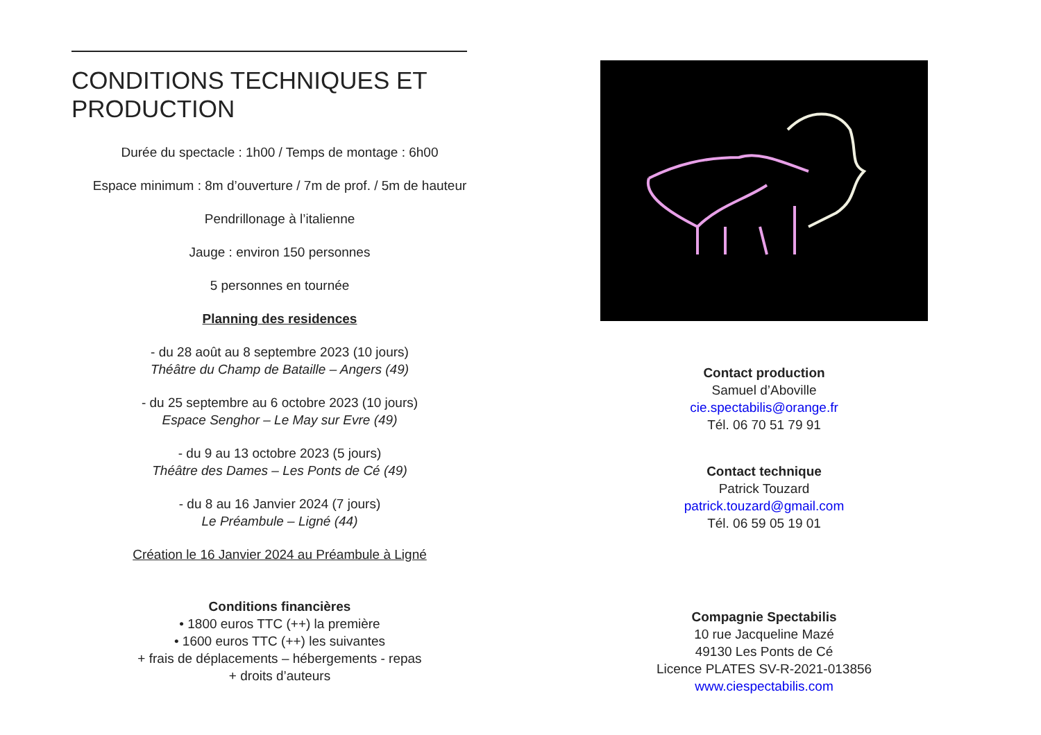CONDITIONS TECHNIQUES ET PRODUCTION
Durée du spectacle : 1h00 / Temps de montage : 6h00
Espace minimum : 8m d’ouverture / 7m de prof. / 5m de hauteur
Pendrillonage à l’italienne
Jauge : environ 150 personnes
5 personnes en tournée
Planning des residences
- du 28 août au 8 septembre 2023 (10 jours)
Théâtre du Champ de Bataille – Angers (49)
- du 25 septembre au 6 octobre 2023 (10 jours)
Espace Senghor – Le May sur Evre (49)
- du 9 au 13 octobre 2023 (5 jours)
Théâtre des Dames – Les Ponts de Cé (49)
- du 8 au 16 Janvier 2024 (7 jours)
Le Préambule – Ligné (44)
Création le 16 Janvier 2024 au Préambule à Ligné
Conditions financières
• 1800 euros TTC (++) la première
• 1600 euros TTC (++) les suivantes
+ frais de déplacements – hébergements - repas
+ droits d’auteurs
Contact production
Samuel d’Aboville
cie.spectabilis@orange.fr
Tél. 06 70 51 79 91
Contact technique
Patrick Touzard
patrick.touzard@gmail.com
Tél. 06 59 05 19 01
Compagnie Spectabilis
10 rue Jacqueline Mazé
49130 Les Ponts de Cé
Licence PLATES SV-R-2021-013856
www.ciespectabilis.com